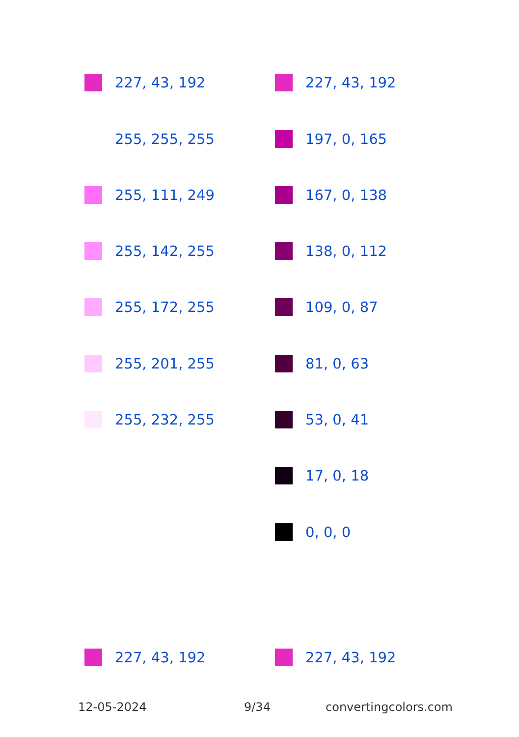227, 43, 192 227, 43, 192
255, 255, 255 197, 0, 165
255, 111, 249 167, 0, 138
255, 142, 255 138, 0, 112
255, 172, 255 109, 0, 87
255, 201, 255 81, 0, 63
255, 232, 255 53, 0, 41
17, 0, 18
0, 0, 0
227, 43, 192 227, 43, 192
12-05-2024 9/34 convertingcolors.com